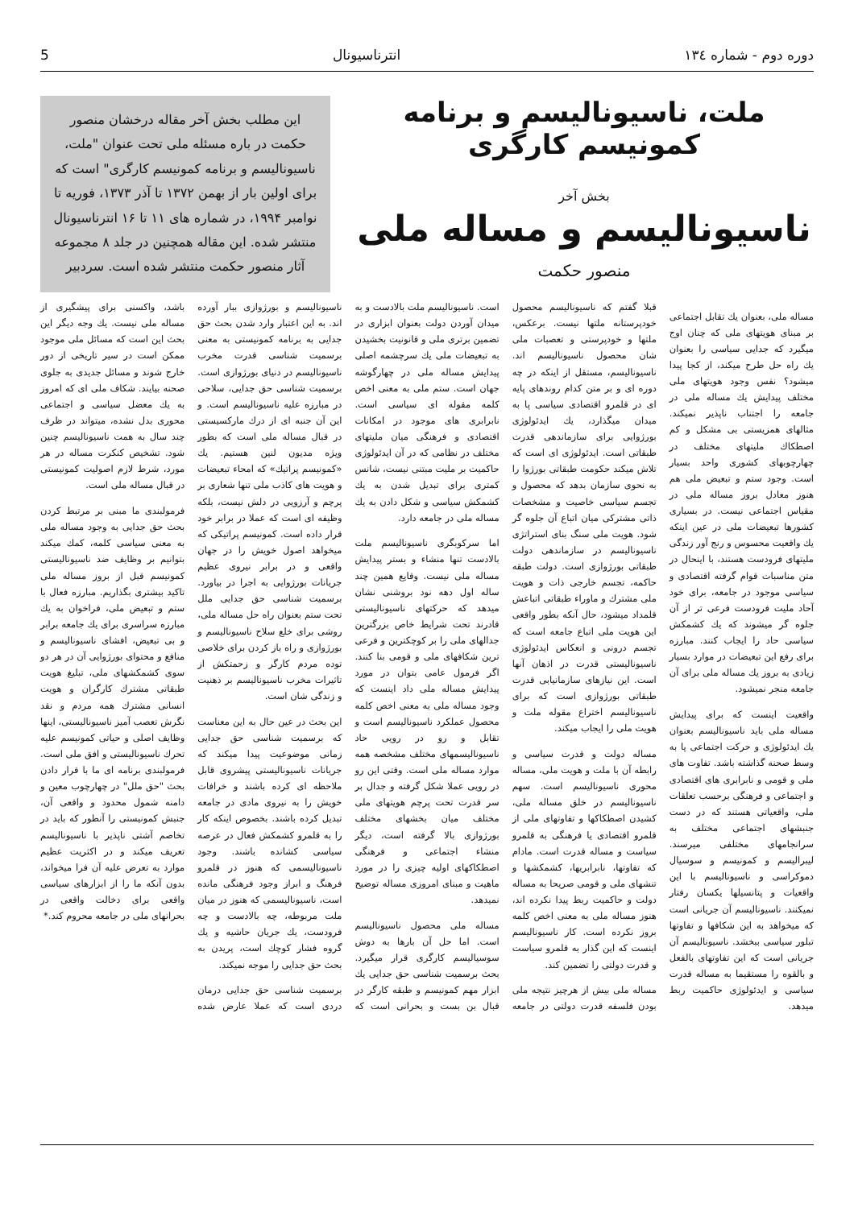دوره دوم - شماره ۱۳٤ انترناسیونال 5
ملت، ناسیونالیسم و برنامه کمونیسم کارگری
بخش آخر
ناسیونالیسم و مساله ملی
منصور حکمت
این مطلب بخش آخر مقاله درخشان منصور حکمت در باره مسئله ملی تحت عنوان "ملت، ناسیونالیسم و برنامه کمونیسم کارگری" است که برای اولین بار از بهمن ۱۳۷۲ تا آذر ۱۳۷۳، فوریه تا نوامبر ۱۹۹۴، در شماره های ۱۱ تا ۱۶ انترناسیونال منتشر شده. این مقاله همچنین در جلد ۸ مجموعه آثار منصور حکمت منتشر شده است. سردبیر
مساله ملی، بعنوان یك تقابل اجتماعی بر مبنای هویتهای ملی که چنان اوج میگیرد که جدایی سیاسی را بعنوان یك راه حل طرح میکند، از کجا پیدا میشود؟ نفس وجود هویتهای ملی مختلف پیدایش یك مساله ملی در جامعه را اجتناب ناپذیر نمیکند. مثالهای همزیستی بی مشکل و کم اصطکاك ملیتهای مختلف در چهارچوبهای کشوری واحد بسیار است. وجود ستم و تبعیض ملی هم هنوز معادل بروز مساله ملی در مقیاس اجتماعی نیست. در بسیاری کشورها تبعیضات ملی در عین اینکه یك واقعیت محسوس و رنج آور زندگی ملیتهای فرودست هستند، با اینحال در متن مناسبات قوام گرفته اقتصادی و سیاسی موجود در جامعه، برای خود آحاد ملیت فرودست فرعی تر از آن جلوه گر میشوند که یك کشمکش سیاسی حاد را ایجاب کنند. مبارزه برای رفع این تبعیضات در موارد بسیار زیادی به بروز یك مساله ملی برای آن جامعه منجر نمیشود.
واقعیت اینست که برای پیدایش مساله ملی باید ناسیونالیسم بعنوان یك ایدئولوژی و حرکت اجتماعی پا به وسط صحنه گذاشته باشد. تفاوت های ملی و قومی و نابرابری های اقتصادی و اجتماعی و فرهنگی برحسب تعلقات ملی، واقعیاتی هستند که در دست جنبشهای اجتماعی مختلف به سرانجامهای مختلفی میرسند. لیبرالیسم و کمونیسم و سوسیال دموکراسی و ناسیونالیسم با این واقعیات و پتانسیلها یکسان رفتار نمیکنند. ناسیونالیسم آن جریانی است که میخواهد به این شکافها و تفاوتها تبلور سیاسی ببخشد. ناسیونالیسم آن جریانی است که این تفاوتهای بالفعل و بالقوه را مستقیما به مساله قدرت سیاسی و ایدئولوژی حاکمیت ربط میدهد.
قبلا گفتم که ناسیونالیسم محصول خودپرستانه ملتها نیست. برعکس، ملتها و خودپرستی و تعصبات ملی شان محصول ناسیونالیسم اند. ناسیونالیسم، مستقل از اینکه در چه دوره ای و بر متن کدام روندهای پایه ای در قلمرو اقتصادی سیاسی پا به میدان میگذارد، یك ایدئولوژی بورژوایی برای سازماندهی قدرت طبقاتی است. ایدئولوژی ای است که تلاش میکند حکومت طبقاتی بورژوا را به نحوی سازمان بدهد که محصول و تجسم سیاسی خاصیت و مشخصات ذاتی مشترکی میان اتباع آن جلوه گر شود. هویت ملی سنگ بنای استراتژی ناسیونالیسم در سازماندهی دولت طبقاتی بورژوازی است. دولت طبقه حاکمه، تجسم خارجی ذات و هویت ملی مشترك و ماوراء طبقاتی اتباعش قلمداد میشود، حال آنکه بطور واقعی این هویت ملی اتباع جامعه است که تجسم درونی و انعکاس ایدئولوژی ناسیونالیستی قدرت در اذهان آنها است. این نیازهای سازمانیابی قدرت طبقاتی بورژوازی است که برای ناسیونالیسم اختراع مقوله ملت و هویت ملی را ایجاب میکند.
مساله دولت و قدرت سیاسی و رابطه آن با ملت و هویت ملی، مساله محوری ناسیونالیسم است. سهم ناسیونالیسم در خلق مساله ملی، کشیدن اصطکاکها و تفاوتهای ملی از قلمرو اقتصادی یا فرهنگی به قلمرو سیاست و مساله قدرت است. مادام که تفاوتها، نابرابریها، کشمکشها و تنشهای ملی و قومی صریحا به مساله دولت و حاکمیت ربط پیدا نکرده اند، هنوز مساله ملی به معنی اخص کلمه بروز نکرده است. کار ناسیونالیسم اینست که این گذار به قلمرو سیاست و قدرت دولتی را تضمین کند.
مساله ملی بیش از هرچیز نتیجه ملی بودن فلسفه قدرت دولتی در جامعه است. ناسیونالیسم ملت بالادست و به میدان آوردن دولت بعنوان ابزاری در تضمین برتری ملی و قانونیت بخشیدن به تبعیضات ملی یك سرچشمه اصلی پیدایش مساله ملی در چهارگوشه جهان است. ستم ملی به معنی اخص کلمه مقوله ای سیاسی است. نابرابری های موجود در امکانات اقتصادی و فرهنگی میان ملیتهای مختلف در نظامی که در آن ایدئولوژی حاکمیت بر ملیت مبتنی نیست، شانس کمتری برای تبدیل شدن به یك کشمکش سیاسی و شکل دادن به یك مساله ملی در جامعه دارد.
اما سرکوبگری ناسیونالیسم ملت بالادست تنها منشاء و بستر پیدایش مساله ملی نیست. وقایع همین چند ساله اول دهه نود بروشنی نشان میدهد که حرکتهای ناسیونالیستی قادرند تحت شرایط خاص بزرگترین جدالهای ملی را بر کوچکترین و فرعی ترین شکافهای ملی و قومی بنا کنند. اگر فرمول عامی بتوان در مورد پیدایش مساله ملی داد اینست که وجود مساله ملی به معنی اخص کلمه محصول عملکرد ناسیونالیسم است و تقابل و رو در رویی حاد ناسیونالیسمهای مختلف مشخصه همه موارد مساله ملی است. وقتی این رو در رویی عملا شکل گرفته و جدال بر سر قدرت تحت پرچم هویتهای ملی مختلف میان بخشهای مختلف بورژوازی بالا گرفته است، دیگر منشاء اجتماعی و فرهنگی اصطکاکهای اولیه چیزی را در مورد ماهیت و مبنای امروزی مساله توضیح نمیدهد.
مساله ملی محصول ناسیونالیسم است. اما حل آن بارها به دوش سوسیالیسم کارگری قرار میگیرد. بحث برسمیت شناسی حق جدایی یك ابزار مهم کمونیسم و طبقه کارگر در قبال بن بست و بحرانی است که ناسیونالیسم و بورژوازی ببار آورده اند. به این اعتبار وارد شدن بحث حق جدایی به برنامه کمونیستی به معنی برسمیت شناسی قدرت مخرب ناسیونالیسم در دنیای بورژوازی است. برسمیت شناسی حق جدایی، سلاحی در مبارزه علیه ناسیونالیسم است. و این آن جنبه ای از درك مارکسیستی در قبال مساله ملی است که بطور ویژه مدیون لنین هستیم. یك «کمونیسم پراتیك» که امحاء تبعیضات و هویت های کاذب ملی تنها شعاری بر پرچم و آرزویی در دلش نیست، بلکه وظیفه ای است که عملا در برابر خود قرار داده است. کمونیسم پراتیکی که میخواهد اصول خویش را در جهان واقعی و در برابر نیروی عظیم جریانات بورژوایی به اجرا در بیاورد. برسمیت شناسی حق جدایی ملل تحت ستم بعنوان راه حل مساله ملی، روشی برای خلع سلاح ناسیونالیسم و بورژوازی و راه باز کردن برای خلاصی توده مردم کارگر و زحمتکش از تاثیرات مخرب ناسیونالیسم بر ذهنیت و زندگی شان است.
این بحث در عین حال به این معناست که برسمیت شناسی حق جدایی زمانی موضوعیت پیدا میکند که جریانات ناسیونالیستی پیشروی قابل ملاحظه ای کرده باشند و خرافات خویش را به نیروی مادی در جامعه تبدیل کرده باشند. بخصوص اینکه کار را به قلمرو کشمکش فعال در عرصه سیاسی کشانده باشند. وجود ناسیونالیسمی که هنوز در قلمرو فرهنگ و ابراز وجود فرهنگی مانده است، ناسیونالیسمی که هنوز در میان ملت مربوطه، چه بالادست و چه فرودست، یك جریان حاشیه و یك گروه فشار کوچك است، پریدن به بحث حق جدایی را موجه نمیکند.
برسمیت شناسی حق جدایی درمان دردی است که عملا عارض شده باشد، واکسنی برای پیشگیری از مساله ملی نیست. یك وجه دیگر این بحث این است که مسائل ملی موجود ممکن است در سیر تاریخی از دور خارج شوند و مسائل جدیدی به جلوی صحنه بیایند. شکاف ملی ای که امروز به یك معضل سیاسی و اجتماعی محوری بدل نشده، میتواند در ظرف چند سال به همت ناسیونالیسم چنین شود. تشخیص کنکرت مساله در هر مورد، شرط لازم اصولیت کمونیستی در قبال مساله ملی است.
فرمولبندی ما مبنی بر مرتبط کردن بحث حق جدایی به وجود مساله ملی به معنی سیاسی کلمه، کمك میکند بتوانیم بر وظایف ضد ناسیونالیستی کمونیسم قبل از بروز مساله ملی تاکید بیشتری بگذاریم. مبارزه فعال با ستم و تبعیض ملی، فراخوان به یك مبارزه سراسری برای یك جامعه برابر و بی تبعیض، افشای ناسیونالیسم و منافع و محتوای بورژوایی آن در هر دو سوی کشمکشهای ملی، تبلیغ هویت طبقاتی مشترك کارگران و هویت انسانی مشترك همه مردم و نقد نگرش تعصب آمیز ناسیونالیستی، اینها وظایف اصلی و حیاتی کمونیسم علیه تحرك ناسیونالیستی و افق ملی است. فرمولبندی برنامه ای ما با قرار دادن بحث "حق ملل" در چهارچوب معین و دامنه شمول محدود و واقعی آن، جنبش کمونیستی را آنطور که باید در تخاصم آشتی ناپذیر با ناسیونالیسم تعریف میکند و در اکثریت عظیم موارد به تعرض علیه آن فرا میخواند، بدون آنکه ما را از ابزارهای سیاسی واقعی برای دخالت واقعی در بحرانهای ملی در جامعه محروم کند.*